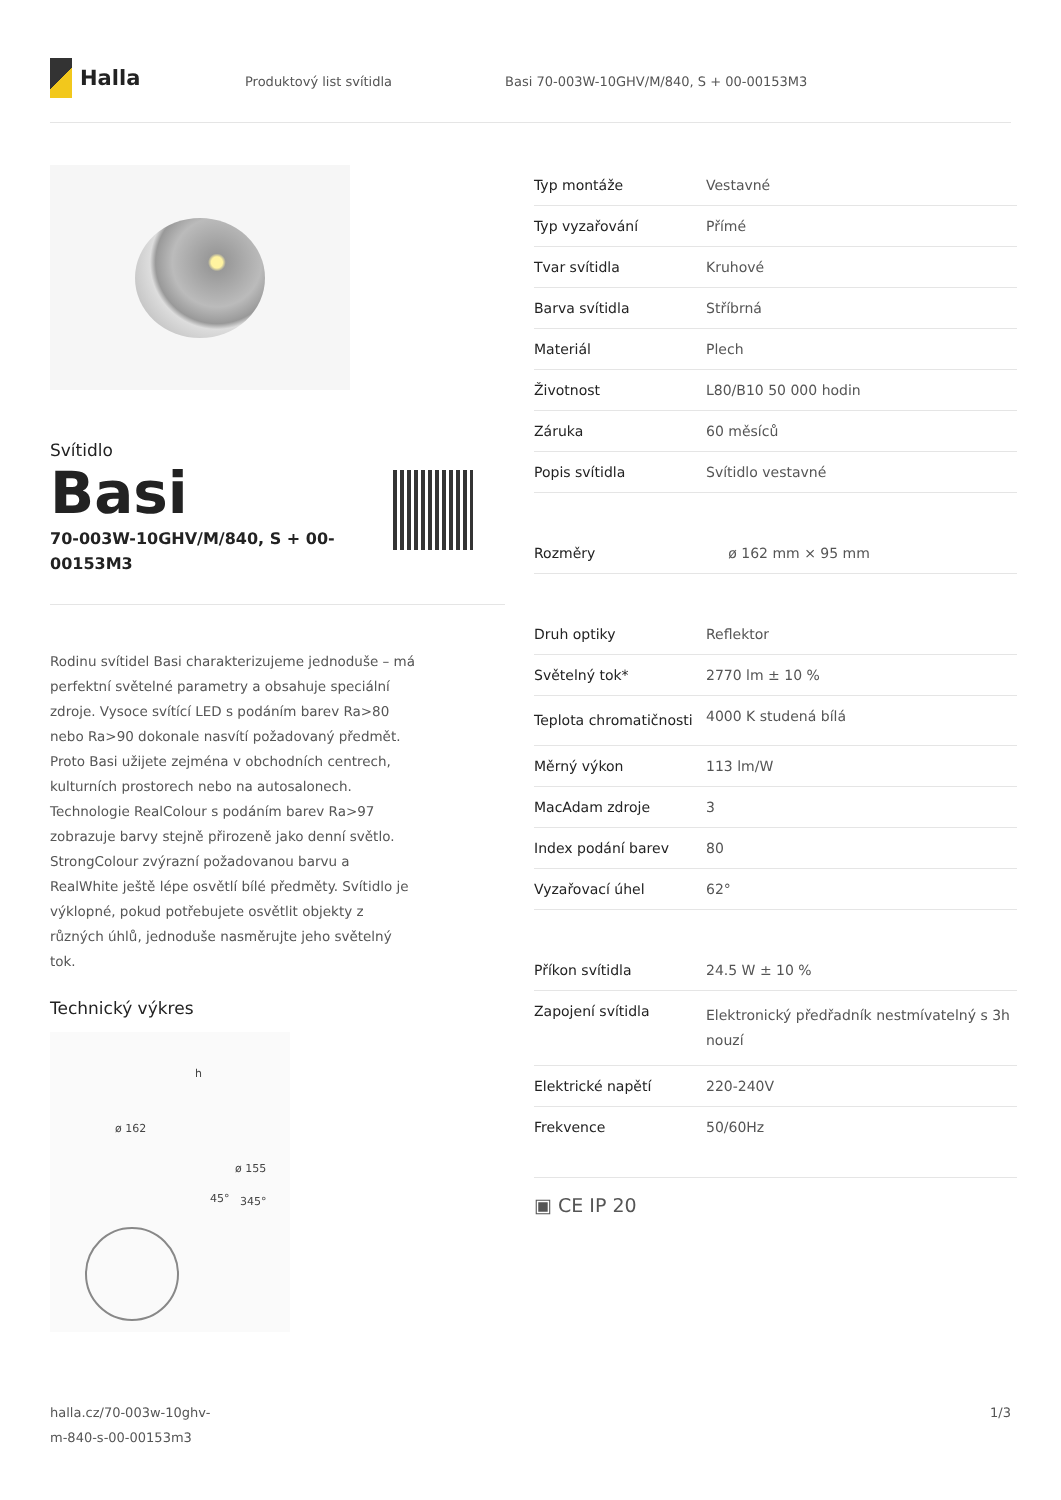Halla
Produktový list svítidla Basi 70-003W-10GHV/M/840, S + 00-00153M3
Svítidlo
Basi
70-003W-10GHV/M/840, S + 00-00153M3
Rodinu svítidel Basi charakterizujeme jednoduše – má perfektní světelné parametry a obsahuje speciální zdroje. Vysoce svítící LED s podáním barev Ra>80 nebo Ra>90 dokonale nasvítí požadovaný předmět. Proto Basi užijete zejména v obchodních centrech, kulturních prostorech nebo na autosalonech. Technologie RealColour s podáním barev Ra>97 zobrazuje barvy stejně přirozeně jako denní světlo. StrongColour zvýrazní požadovanou barvu a RealWhite ještě lépe osvětlí bílé předměty. Svítidlo je výklopné, pokud potřebujete osvětlit objekty z různých úhlů, jednoduše nasměrujte jeho světelný tok.
Technický výkres
ø 162
ø 155
45° 345°
h
| Typ montáže | Vestavné |
| Typ vyzařování | Přímé |
| Tvar svítidla | Kruhové |
| Barva svítidla | Stříbrná |
| Materiál | Plech |
| Životnost | L80/B10 50 000 hodin |
| Záruka | 60 měsíců |
| Popis svítidla | Svítidlo vestavné |
| Rozměry | ø 162 mm × 95 mm |
| Druh optiky | Reflektor |
| Světelný tok* | 2770 lm ± 10 % |
| Teplota chromatičnosti | 4000 K studená bílá |
| Měrný výkon | 113 lm/W |
| MacAdam zdroje | 3 |
| Index podání barev | 80 |
| Vyzařovací úhel | 62° |
| Příkon svítidla | 24.5 W ± 10 % |
| Zapojení svítidla | Elektronický předřadník nestmívatelný s 3h nouzí |
| Elektrické napětí | 220-240V |
| Frekvence | 50/60Hz |
▣ CE IP 20
halla.cz/70-003w-10ghv-
m-840-s-00-00153m3
1/3